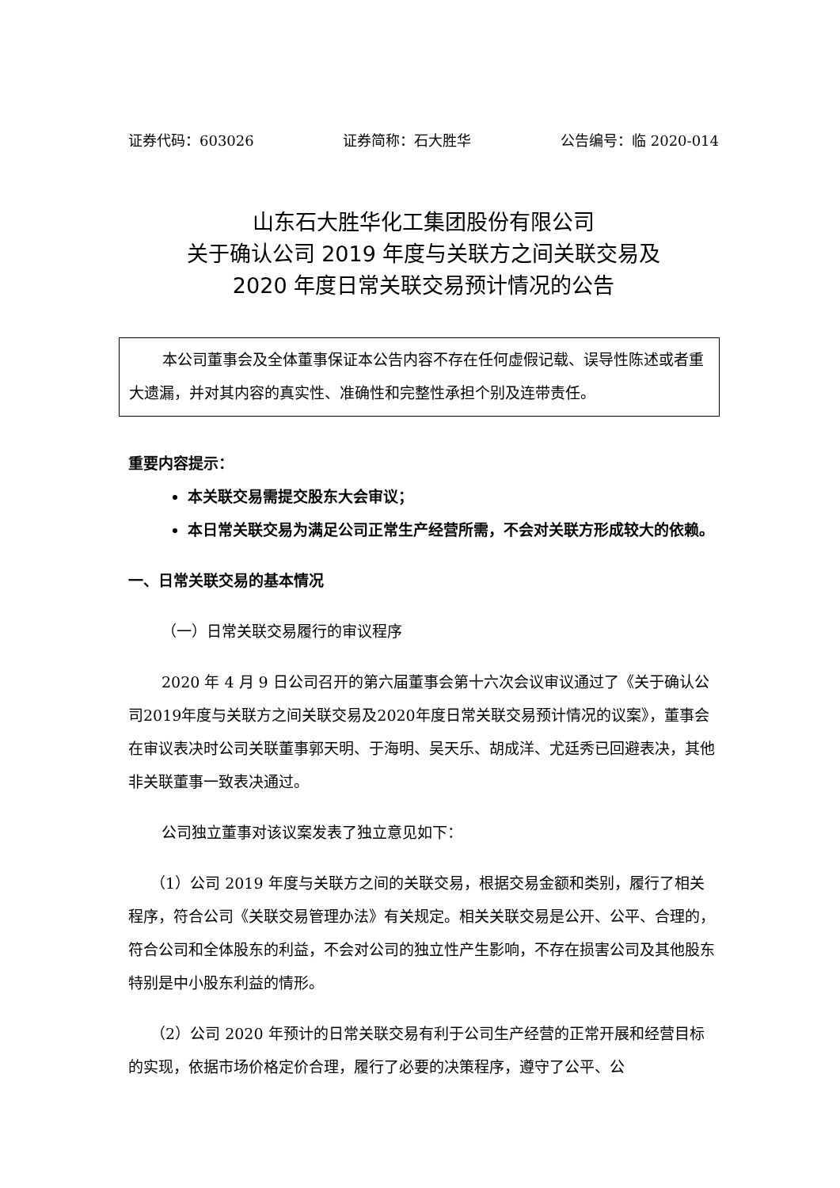证券代码：603026 证券简称：石大胜华 公告编号：临 2020-014
山东石大胜华化工集团股份有限公司
关于确认公司 2019 年度与关联方之间关联交易及
2020 年度日常关联交易预计情况的公告
本公司董事会及全体董事保证本公告内容不存在任何虚假记载、误导性陈述或者重大遗漏，并对其内容的真实性、准确性和完整性承担个别及连带责任。
重要内容提示：
本关联交易需提交股东大会审议；
本日常关联交易为满足公司正常生产经营所需，不会对关联方形成较大的依赖。
一、日常关联交易的基本情况
（一）日常关联交易履行的审议程序
2020 年 4 月 9 日公司召开的第六届董事会第十六次会议审议通过了《关于确认公司2019年度与关联方之间关联交易及2020年度日常关联交易预计情况的议案》，董事会在审议表决时公司关联董事郭天明、于海明、吴天乐、胡成洋、尤廷秀已回避表决，其他非关联董事一致表决通过。
公司独立董事对该议案发表了独立意见如下：
（1）公司 2019 年度与关联方之间的关联交易，根据交易金额和类别，履行了相关程序，符合公司《关联交易管理办法》有关规定。相关关联交易是公开、公平、合理的，符合公司和全体股东的利益，不会对公司的独立性产生影响，不存在损害公司及其他股东特别是中小股东利益的情形。
（2）公司 2020 年预计的日常关联交易有利于公司生产经营的正常开展和经营目标的实现，依据市场价格定价合理，履行了必要的决策程序，遵守了公平、公